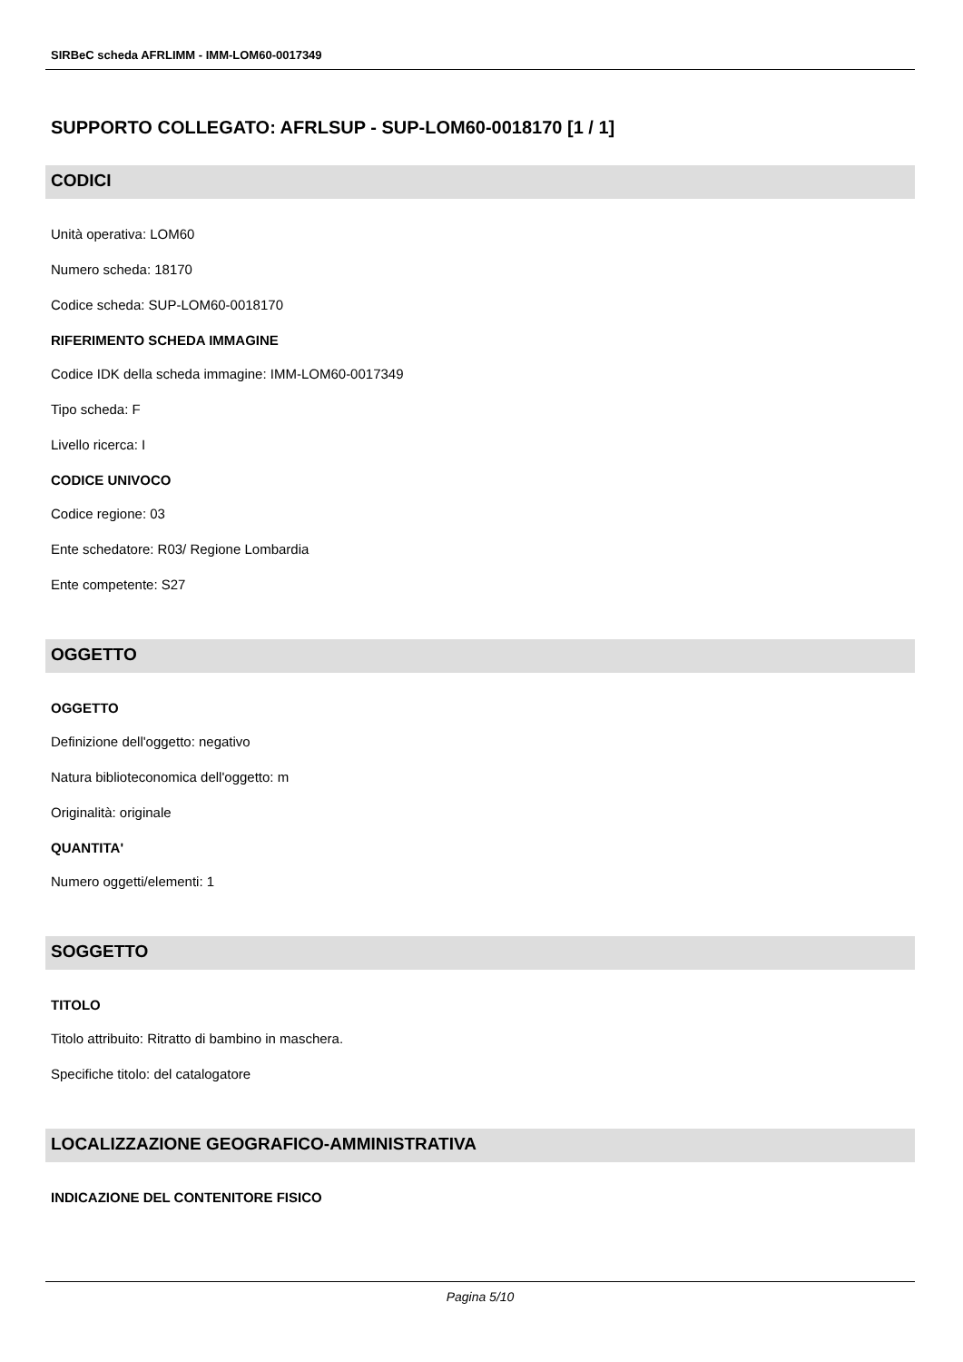SIRBeC scheda AFRLIMM - IMM-LOM60-0017349
SUPPORTO COLLEGATO: AFRLSUP - SUP-LOM60-0018170 [1 / 1]
CODICI
Unità operativa: LOM60
Numero scheda: 18170
Codice scheda: SUP-LOM60-0018170
RIFERIMENTO SCHEDA IMMAGINE
Codice IDK della scheda immagine: IMM-LOM60-0017349
Tipo scheda: F
Livello ricerca: I
CODICE UNIVOCO
Codice regione: 03
Ente schedatore: R03/ Regione Lombardia
Ente competente: S27
OGGETTO
OGGETTO
Definizione dell'oggetto: negativo
Natura biblioteconomica dell'oggetto: m
Originalità: originale
QUANTITA'
Numero oggetti/elementi: 1
SOGGETTO
TITOLO
Titolo attribuito: Ritratto di bambino in maschera.
Specifiche titolo: del catalogatore
LOCALIZZAZIONE GEOGRAFICO-AMMINISTRATIVA
INDICAZIONE DEL CONTENITORE FISICO
Pagina 5/10